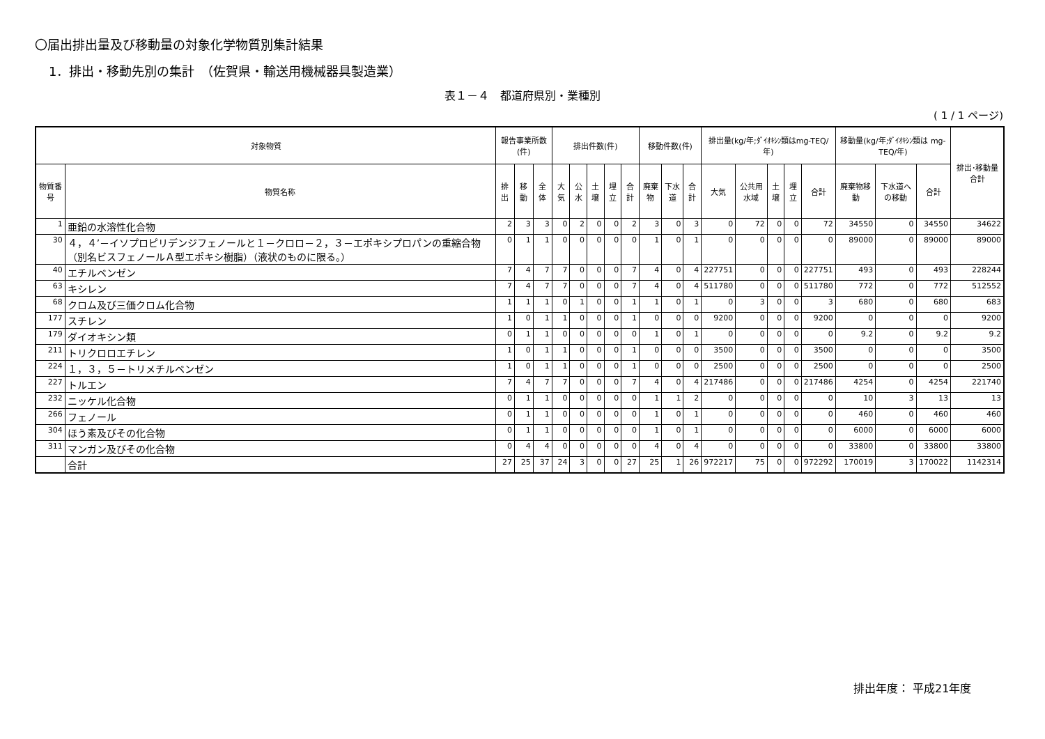〇届出排出量及び移動量の対象化学物質別集計結果
1．排出・移動先別の集計　（佐賀県・輸送用機械器具製造業）
表１－４　都道府県別・業種別
( 1 / 1 ページ)
| 対象物質 | | 報告事業所数(件) | | | 排出件数(件) | | | | | 移動件数(件) | | | 排出量(kg/年;ﾀﾞｲｵｷｼﾝ類はmg-TEQ/年) | | | | | 移動量(kg/年;ﾀﾞｲｵｷｼﾝ類は mg-TEQ/年) | | | 排出･移動量合計 |
| --- | --- | --- | --- | --- | --- | --- | --- | --- | --- | --- | --- | --- | --- | --- | --- | --- | --- | --- | --- | --- | --- |
| 物質番号 | 物質名称 | 排出 | 移動 | 全体 | 大気 | 公水 | 土壌 | 埋立 | 合計 | 廃棄物 | 下水道 | 合計 | 大気 | 公共用水域 | 土壌 | 埋立 | 合計 | 廃棄物移動 | 下水道への移動 | 合計 | |
| 1 | 亜鉛の水溶性化合物 | 2 | 3 | 3 | 0 | 2 | 0 | 0 | 2 | 3 | 0 | 3 | 0 | 72 | 0 | 0 | 72 | 34550 | 0 | 34550 | 34622 |
| 30 | ４，４’－イソプロピリデンジフェノールと１－クロロ－２，３－エポキシプロパンの重縮合物（別名ビスフェノールＡ型エポキシ樹脂）（液状のものに限る。） | 0 | 1 | 1 | 0 | 0 | 0 | 0 | 0 | 1 | 0 | 1 | 0 | 0 | 0 | 0 | 0 | 89000 | 0 | 89000 | 89000 |
| 40 | エチルベンゼン | 7 | 4 | 7 | 7 | 0 | 0 | 0 | 7 | 4 | 0 | 4 | 227751 | 0 | 0 | 0 | 227751 | 493 | 0 | 493 | 228244 |
| 63 | キシレン | 7 | 4 | 7 | 7 | 0 | 0 | 0 | 7 | 4 | 0 | 4 | 511780 | 0 | 0 | 0 | 511780 | 772 | 0 | 772 | 512552 |
| 68 | クロム及び三価クロム化合物 | 1 | 1 | 1 | 0 | 1 | 0 | 0 | 1 | 1 | 0 | 1 | 0 | 3 | 0 | 0 | 3 | 680 | 0 | 680 | 683 |
| 177 | スチレン | 1 | 0 | 1 | 1 | 0 | 0 | 0 | 1 | 0 | 0 | 0 | 9200 | 0 | 0 | 0 | 9200 | 0 | 0 | 0 | 9200 |
| 179 | ダイオキシン類 | 0 | 1 | 1 | 0 | 0 | 0 | 0 | 0 | 1 | 0 | 1 | 0 | 0 | 0 | 0 | 0 | 9.2 | 0 | 9.2 | 9.2 |
| 211 | トリクロロエチレン | 1 | 0 | 1 | 1 | 0 | 0 | 0 | 1 | 0 | 0 | 0 | 3500 | 0 | 0 | 0 | 3500 | 0 | 0 | 0 | 3500 |
| 224 | １，３，５－トリメチルベンゼン | 1 | 0 | 1 | 1 | 0 | 0 | 0 | 1 | 0 | 0 | 0 | 2500 | 0 | 0 | 0 | 2500 | 0 | 0 | 0 | 2500 |
| 227 | トルエン | 7 | 4 | 7 | 7 | 0 | 0 | 0 | 7 | 4 | 0 | 4 | 217486 | 0 | 0 | 0 | 217486 | 4254 | 0 | 4254 | 221740 |
| 232 | ニッケル化合物 | 0 | 1 | 1 | 0 | 0 | 0 | 0 | 0 | 1 | 1 | 2 | 0 | 0 | 0 | 0 | 0 | 10 | 3 | 13 | 13 |
| 266 | フェノール | 0 | 1 | 1 | 0 | 0 | 0 | 0 | 0 | 1 | 0 | 1 | 0 | 0 | 0 | 0 | 0 | 460 | 0 | 460 | 460 |
| 304 | ほう素及びその化合物 | 0 | 1 | 1 | 0 | 0 | 0 | 0 | 0 | 1 | 0 | 1 | 0 | 0 | 0 | 0 | 0 | 6000 | 0 | 6000 | 6000 |
| 311 | マンガン及びその化合物 | 0 | 4 | 4 | 0 | 0 | 0 | 0 | 0 | 4 | 0 | 4 | 0 | 0 | 0 | 0 | 0 | 33800 | 0 | 33800 | 33800 |
| | 合計 | 27 | 25 | 37 | 24 | 3 | 0 | 0 | 27 | 25 | 1 | 26 | 972217 | 75 | 0 | 0 | 972292 | 170019 | 3 | 170022 | 1142314 |
排出年度： 平成21年度